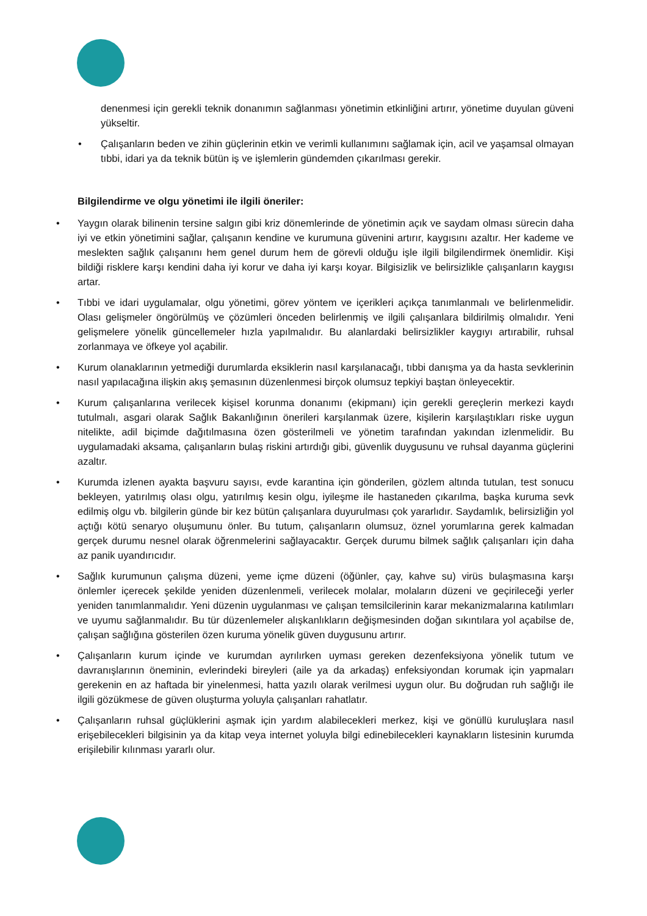denenmesi için gerekli teknik donanımın sağlanması yönetimin etkinliğini artırır, yönetime duyulan güveni yükseltir.
• Çalışanların beden ve zihin güçlerinin etkin ve verimli kullanımını sağlamak için, acil ve yaşamsal olmayan tıbbi, idari ya da teknik bütün iş ve işlemlerin gündemden çıkarılması gerekir.
Bilgilendirme ve olgu yönetimi ile ilgili öneriler:
• Yaygın olarak bilinenin tersine salgın gibi kriz dönemlerinde de yönetimin açık ve saydam olması sürecin daha iyi ve etkin yönetimini sağlar, çalışanın kendine ve kurumuna güvenini artırır, kaygısını azaltır. Her kademe ve meslekten sağlık çalışanını hem genel durum hem de görevli olduğu işle ilgili bilgilendirmek önemlidir. Kişi bildiği risklere karşı kendini daha iyi korur ve daha iyi karşı koyar. Bilgisizlik ve belirsizlikle çalışanların kaygısı artar.
• Tıbbi ve idari uygulamalar, olgu yönetimi, görev yöntem ve içerikleri açıkça tanımlanmalı ve belirlenmelidir. Olası gelişmeler öngörülmüş ve çözümleri önceden belirlenmiş ve ilgili çalışanlara bildirilmiş olmalıdır. Yeni gelişmelere yönelik güncellemeler hızla yapılmalıdır. Bu alanlardaki belirsizlikler kaygıyı artırabilir, ruhsal zorlanmaya ve öfkeye yol açabilir.
• Kurum olanaklarının yetmediği durumlarda eksiklerin nasıl karşılanacağı, tıbbi danışma ya da hasta sevklerinin nasıl yapılacağına ilişkin akış şemasının düzenlenmesi birçok olumsuz tepkiyi baştan önleyecektir.
• Kurum çalışanlarına verilecek kişisel korunma donanımı (ekipmanı) için gerekli gereçlerin merkezi kaydı tutulmalı, asgari olarak Sağlık Bakanlığının önerileri karşılanmak üzere, kişilerin karşılaştıkları riske uygun nitelikte, adil biçimde dağıtılmasına özen gösterilmeli ve yönetim tarafından yakından izlenmelidir. Bu uygulamadaki aksama, çalışanların bulaş riskini artırdığı gibi, güvenlik duygusunu ve ruhsal dayanma güçlerini azaltır.
• Kurumda izlenen ayakta başvuru sayısı, evde karantina için gönderilen, gözlem altında tutulan, test sonucu bekleyen, yatırılmış olası olgu, yatırılmış kesin olgu, iyileşme ile hastaneden çıkarılma, başka kuruma sevk edilmiş olgu vb. bilgilerin günde bir kez bütün çalışanlara duyurulması çok yararlıdır. Saydamlık, belirsizliğin yol açtığı kötü senaryo oluşumunu önler. Bu tutum, çalışanların olumsuz, öznel yorumlarına gerek kalmadan gerçek durumu nesnel olarak öğrenmelerini sağlayacaktır. Gerçek durumu bilmek sağlık çalışanları için daha az panik uyandırıcıdır.
• Sağlık kurumunun çalışma düzeni, yeme içme düzeni (öğünler, çay, kahve su) virüs bulaşmasına karşı önlemler içerecek şekilde yeniden düzenlenmeli, verilecek molalar, molaların düzeni ve geçirileceği yerler yeniden tanımlanmalıdır. Yeni düzenin uygulanması ve çalışan temsilcilerinin karar mekanizmalarına katılımları ve uyumu sağlanmalıdır. Bu tür düzenlemeler alışkanlıkların değişmesinden doğan sıkıntılara yol açabilse de, çalışan sağlığına gösterilen özen kuruma yönelik güven duygusunu artırır.
• Çalışanların kurum içinde ve kurumdan ayrılırken uyması gereken dezenfeksiyona yönelik tutum ve davranışlarının öneminin, evlerindeki bireyleri (aile ya da arkadaş) enfeksiyondan korumak için yapmaları gerekenin en az haftada bir yinelenmesi, hatta yazılı olarak verilmesi uygun olur. Bu doğrudan ruh sağlığı ile ilgili gözükmese de güven oluşturma yoluyla çalışanları rahatlatır.
• Çalışanların ruhsal güçlüklerini aşmak için yardım alabilecekleri merkez, kişi ve gönüllü kuruluşlara nasıl erişebilecekleri bilgisinin ya da kitap veya internet yoluyla bilgi edinebilecekleri kaynakların listesinin kurumda erişilebilir kılınması yararlı olur.